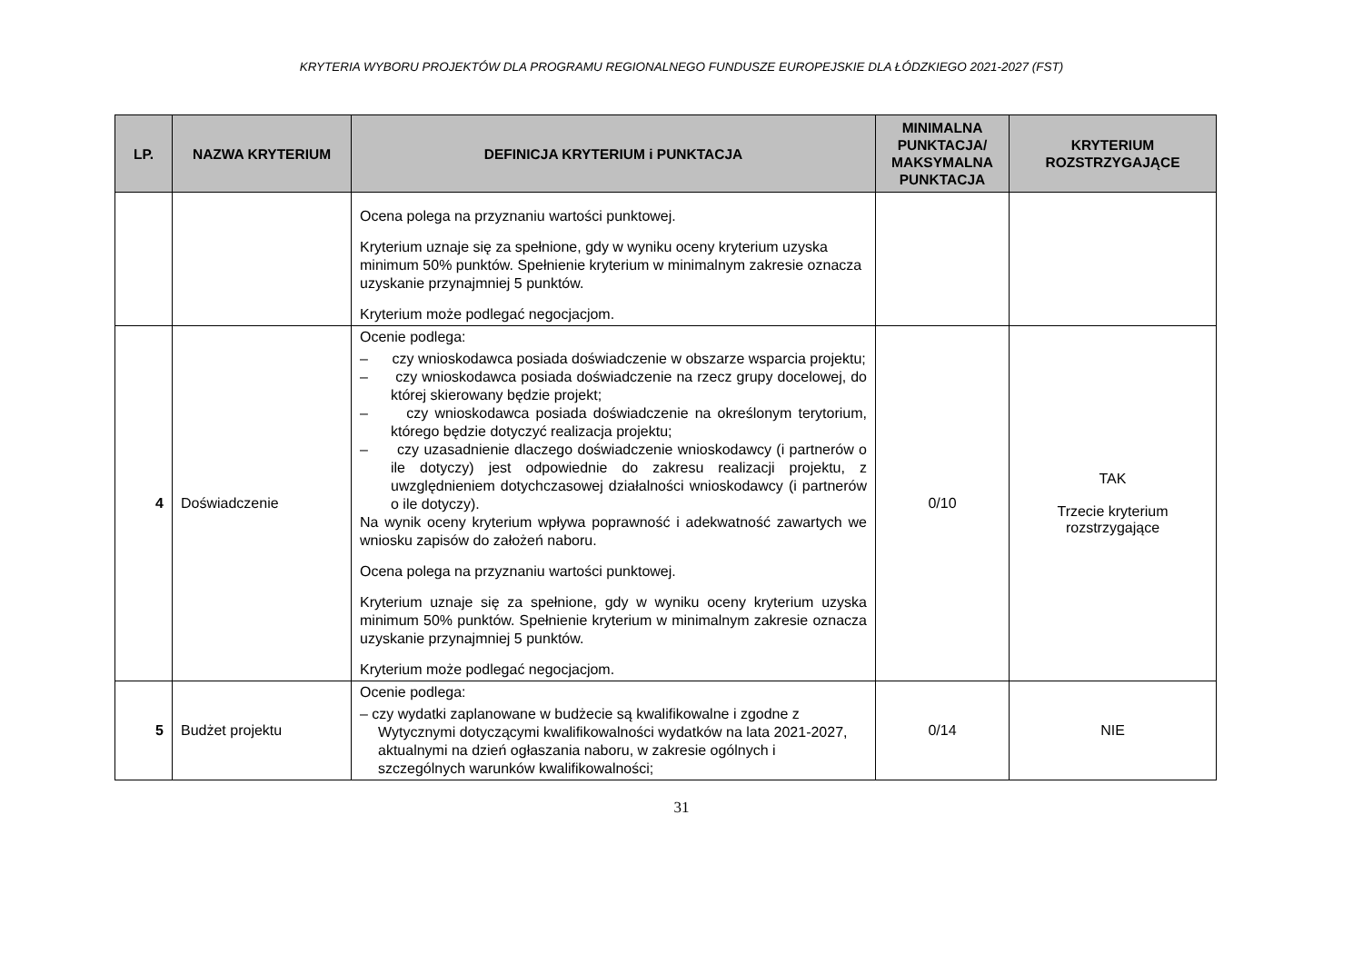KRYTERIA WYBORU PROJEKTÓW DLA PROGRAMU REGIONALNEGO FUNDUSZE EUROPEJSKIE DLA ŁÓDZKIEGO 2021-2027 (FST)
| LP. | NAZWA KRYTERIUM | DEFINICJA KRYTERIUM i PUNKTACJA | MINIMALNA PUNKTACJA/ MAKSYMALNA PUNKTACJA | KRYTERIUM ROZSTRZYGAJĄCE |
| --- | --- | --- | --- | --- |
| | | Ocena polega na przyznaniu wartości punktowej. Kryterium uznaje się za spełnione, gdy w wyniku oceny kryterium uzyska minimum 50% punktów. Spełnienie kryterium w minimalnym zakresie oznacza uzyskanie przynajmniej 5 punktów. Kryterium może podlegać negocjacjom. | | |
| 4 | Doświadczenie | Ocenie podlega: – czy wnioskodawca posiada doświadczenie w obszarze wsparcia projektu; – czy wnioskodawca posiada doświadczenie na rzecz grupy docelowej, do której skierowany będzie projekt; – czy wnioskodawca posiada doświadczenie na określonym terytorium, którego będzie dotyczyć realizacja projektu; – czy uzasadnienie dlaczego doświadczenie wnioskodawcy (i partnerów o ile dotyczy) jest odpowiednie do zakresu realizacji projektu, z uwzględnieniem dotychczasowej działalności wnioskodawcy (i partnerów o ile dotyczy). Na wynik oceny kryterium wpływa poprawność i adekwatność zawartych we wniosku zapisów do założeń naboru. Ocena polega na przyznaniu wartości punktowej. Kryterium uznaje się za spełnione, gdy w wyniku oceny kryterium uzyska minimum 50% punktów. Spełnienie kryterium w minimalnym zakresie oznacza uzyskanie przynajmniej 5 punktów. Kryterium może podlegać negocjacjom. | 0/10 | TAK Trzecie kryterium rozstrzygające |
| 5 | Budżet projektu | Ocenie podlega: – czy wydatki zaplanowane w budżecie są kwalifikowalne i zgodne z Wytycznymi dotyczącymi kwalifikowalności wydatków na lata 2021-2027, aktualnymi na dzień ogłaszania naboru, w zakresie ogólnych i szczególnych warunków kwalifikowalności; | 0/14 | NIE |
31